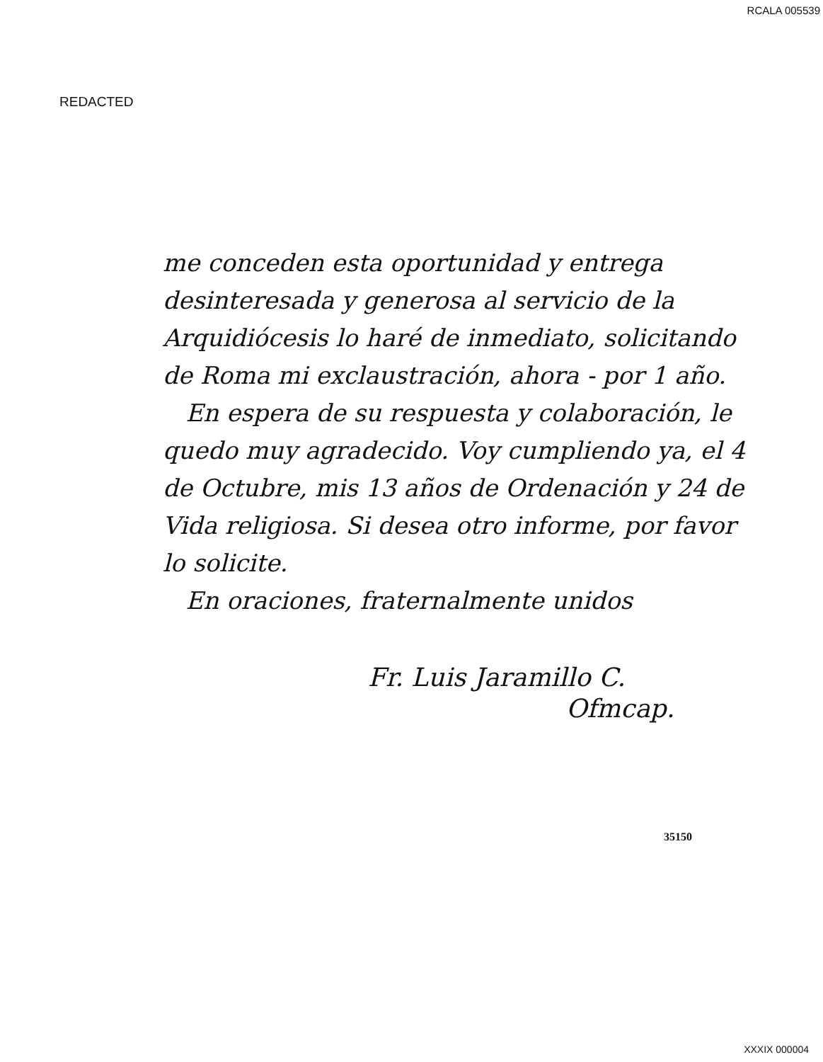RCALA 005539
REDACTED
me conceden esta oportunidad y entrega desinteresada y generosa al servicio de la Arquidiócesis lo haré de inmediato, solicitando de Roma mi exclaustración, ahora - por 1 año.
En espera de su respuesta y colaboración, le quedo muy agradecido. Voy cumpliendo ya, el 4 de Octubre, mis 13 años de Ordenación y 24 de Vida religiosa. Si desea otro informe, por favor lo solicite.
En oraciones, fraternalmente unidos
Fr. Luis Jaramillo C.
Ofmcap.
35150
XXXIX 000004